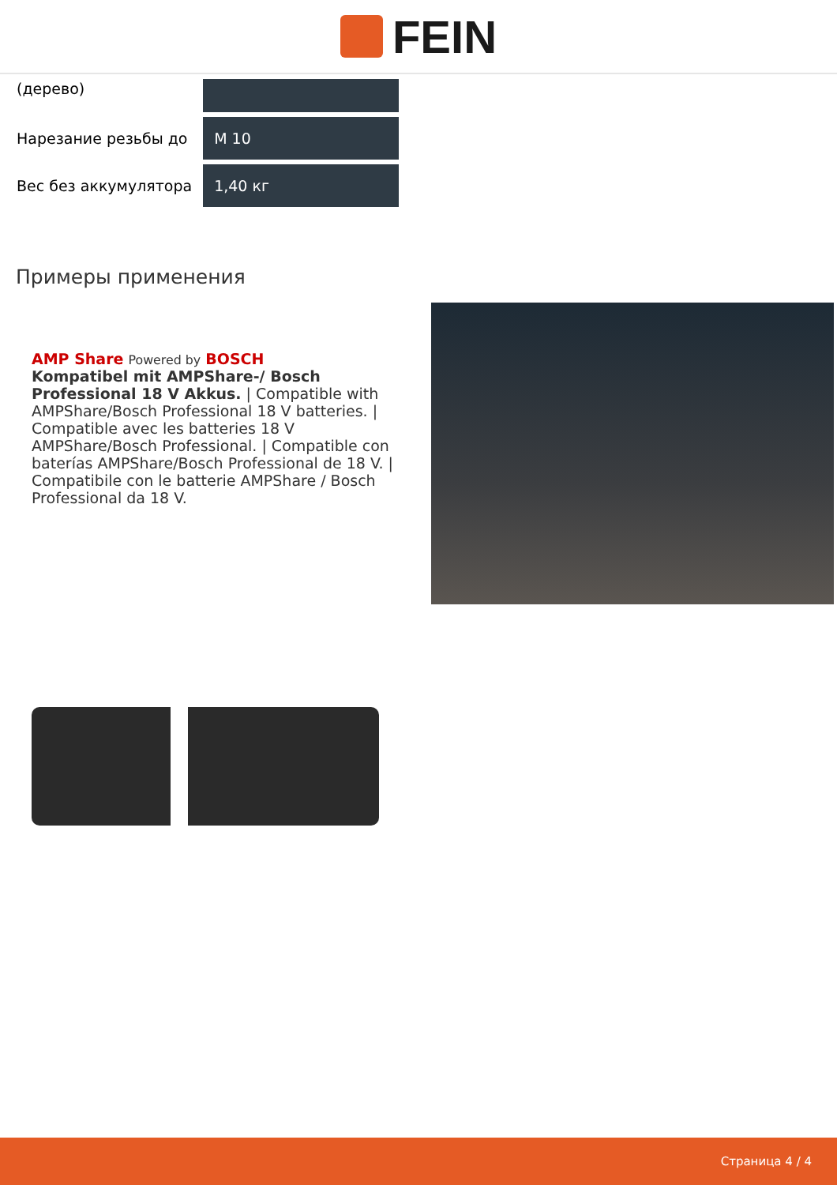FEIN
| (дерево) | |
| Нарезание резьбы до | M 10 |
| Вес без аккумулятора | 1,40 кг |
Примеры применения
AMP Share Powered by BOSCH
Kompatibel mit AMPShare-/ Bosch Professional 18 V Akkus. | Compatible with AMPShare/Bosch Professional 18 V batteries. | Compatible avec les batteries 18 V AMPShare/Bosch Professional. | Compatible con baterías AMPShare/Bosch Professional de 18 V. | Compatibile con le batterie AMPShare / Bosch Professional da 18 V.
Страница 4 / 4